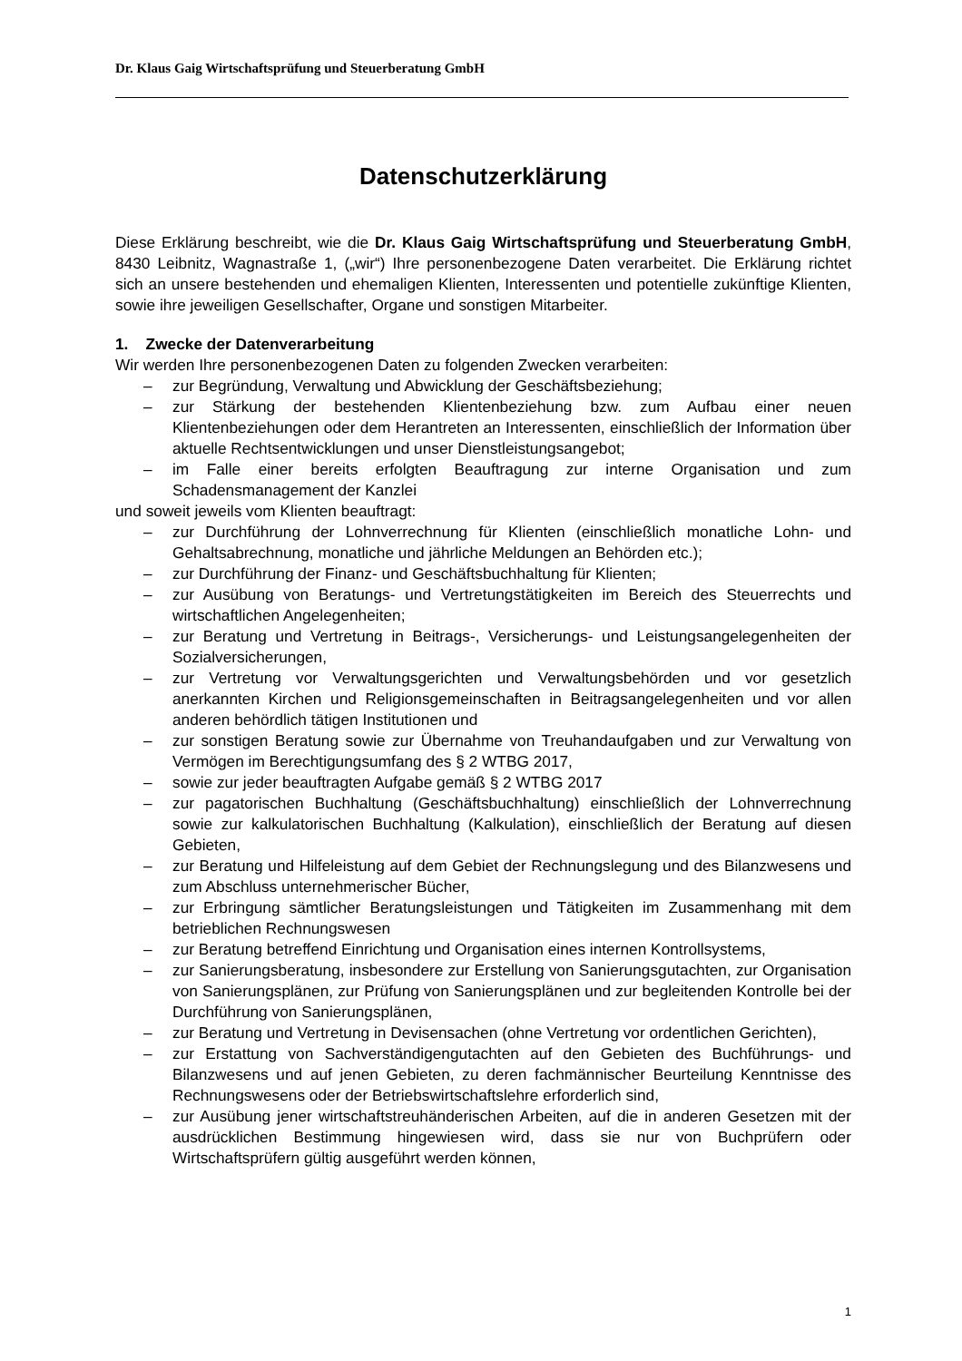Dr. Klaus Gaig Wirtschaftsprüfung und Steuerberatung GmbH
Datenschutzerklärung
Diese Erklärung beschreibt, wie die Dr. Klaus Gaig Wirtschaftsprüfung und Steuerberatung GmbH, 8430 Leibnitz, Wagnastraße 1, („wir“) Ihre personenbezogene Daten verarbeitet. Die Erklärung richtet sich an unsere bestehenden und ehemaligen Klienten, Interessenten und potentielle zukünftige Klienten, sowie ihre jeweiligen Gesellschafter, Organe und sonstigen Mitarbeiter.
1. Zwecke der Datenverarbeitung
Wir werden Ihre personenbezogenen Daten zu folgenden Zwecken verarbeiten:
– zur Begründung, Verwaltung und Abwicklung der Geschäftsbeziehung;
– zur Stärkung der bestehenden Klientenbeziehung bzw. zum Aufbau einer neuen Klientenbeziehungen oder dem Herantreten an Interessenten, einschließlich der Information über aktuelle Rechtsentwicklungen und unser Dienstleistungsangebot;
– im Falle einer bereits erfolgten Beauftragung zur interne Organisation und zum Schadensmanagement der Kanzlei
und soweit jeweils vom Klienten beauftragt:
– zur Durchführung der Lohnverrechnung für Klienten (einschließlich monatliche Lohn- und Gehaltsabrechnung, monatliche und jährliche Meldungen an Behörden etc.);
– zur Durchführung der Finanz- und Geschäftsbuchhaltung für Klienten;
– zur Ausübung von Beratungs- und Vertretungstätigkeiten im Bereich des Steuerrechts und wirtschaftlichen Angelegenheiten;
– zur Beratung und Vertretung in Beitrags-, Versicherungs- und Leistungsangelegenheiten der Sozialversicherungen,
– zur Vertretung vor Verwaltungsgerichten und Verwaltungsbehörden und vor gesetzlich anerkannten Kirchen und Religionsgemeinschaften in Beitragsangelegenheiten und vor allen anderen behördlich tätigen Institutionen und
– zur sonstigen Beratung sowie zur Übernahme von Treuhandaufgaben und zur Verwaltung von Vermögen im Berechtigungsumfang des § 2 WTBG 2017,
– sowie zur jeder beauftragten Aufgabe gemäß § 2 WTBG 2017
– zur pagatorischen Buchhaltung (Geschäftsbuchhaltung) einschließlich der Lohnverrechnung sowie zur kalkulatorischen Buchhaltung (Kalkulation), einschließlich der Beratung auf diesen Gebieten,
– zur Beratung und Hilfeleistung auf dem Gebiet der Rechnungslegung und des Bilanzwesens und zum Abschluss unternehmerischer Bücher,
– zur Erbringung sämtlicher Beratungsleistungen und Tätigkeiten im Zusammenhang mit dem betrieblichen Rechnungswesen
– zur Beratung betreffend Einrichtung und Organisation eines internen Kontrollsystems,
– zur Sanierungsberatung, insbesondere zur Erstellung von Sanierungsgutachten, zur Organisation von Sanierungsplänen, zur Prüfung von Sanierungsplänen und zur begleitenden Kontrolle bei der Durchführung von Sanierungsplänen,
– zur Beratung und Vertretung in Devisensachen (ohne Vertretung vor ordentlichen Gerichten),
– zur Erstattung von Sachverständigengutachten auf den Gebieten des Buchführungs- und Bilanzwesens und auf jenen Gebieten, zu deren fachmännischer Beurteilung Kenntnisse des Rechnungswesens oder der Betriebswirtschaftslehre erforderlich sind,
– zur Ausübung jener wirtschaftstreuhänderischen Arbeiten, auf die in anderen Gesetzen mit der ausdrücklichen Bestimmung hingewiesen wird, dass sie nur von Buchprüfern oder Wirtschaftsprüfern gültig ausgeführt werden können,
1